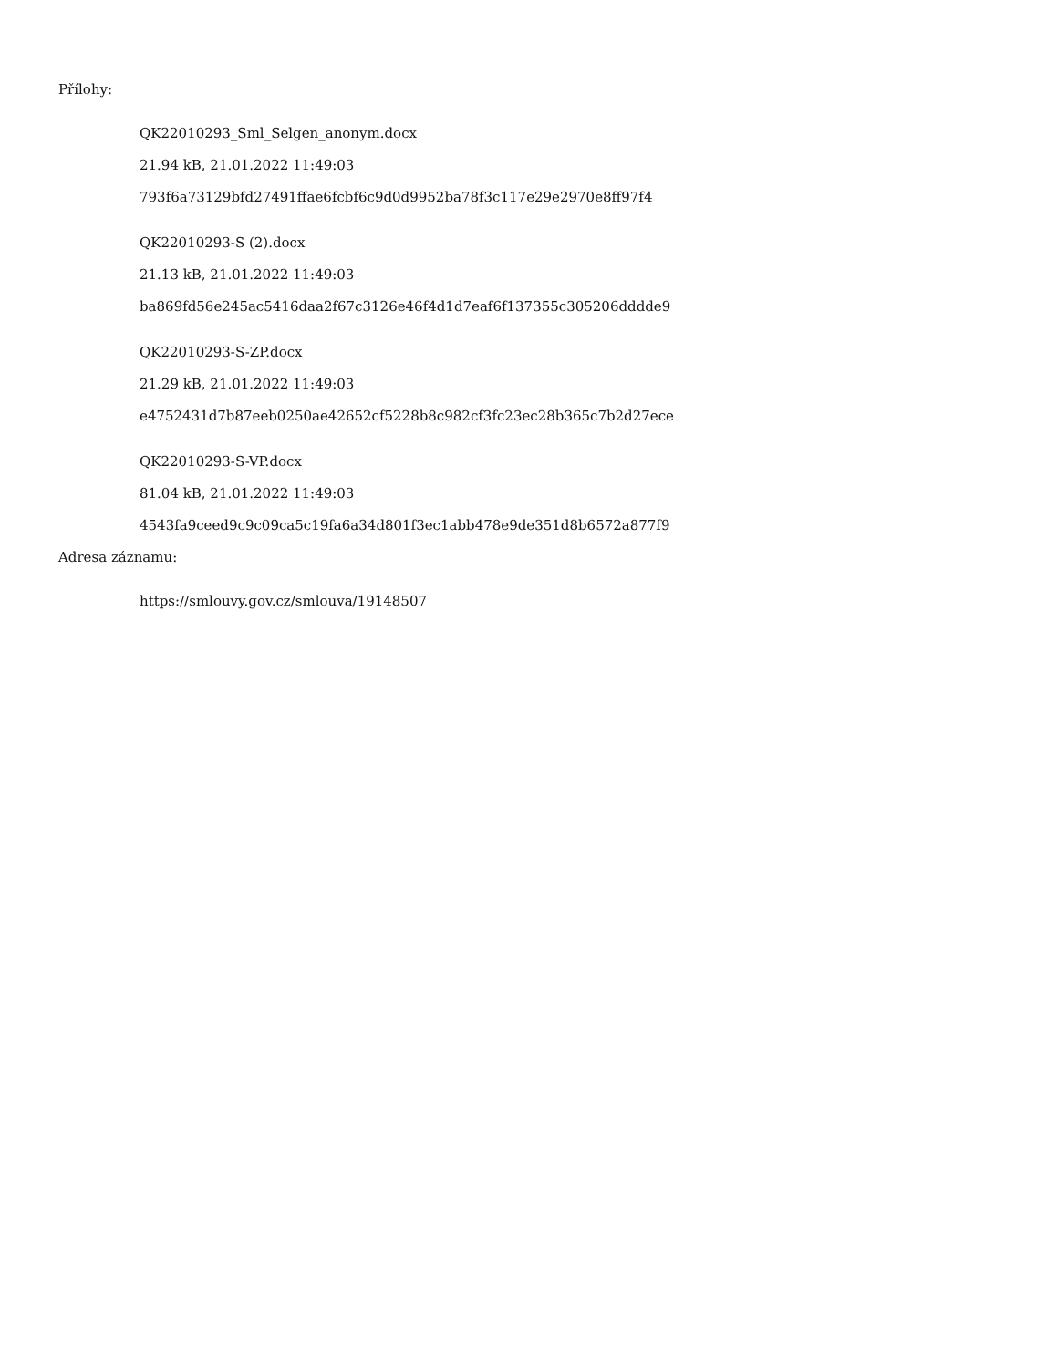Přílohy:
QK22010293_Sml_Selgen_anonym.docx
21.94 kB, 21.01.2022 11:49:03
793f6a73129bfd27491ffae6fcbf6c9d0d9952ba78f3c117e29e2970e8ff97f4
QK22010293-S (2).docx
21.13 kB, 21.01.2022 11:49:03
ba869fd56e245ac5416daa2f67c3126e46f4d1d7eaf6f137355c305206dddde9
QK22010293-S-ZP.docx
21.29 kB, 21.01.2022 11:49:03
e4752431d7b87eeb0250ae42652cf5228b8c982cf3fc23ec28b365c7b2d27ece
QK22010293-S-VP.docx
81.04 kB, 21.01.2022 11:49:03
4543fa9ceed9c9c09ca5c19fa6a34d801f3ec1abb478e9de351d8b6572a877f9
Adresa záznamu:
https://smlouvy.gov.cz/smlouva/19148507